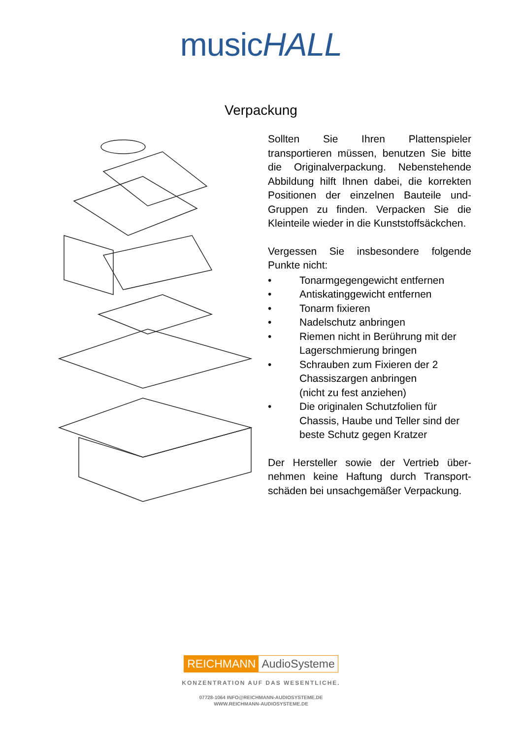musicHALL
Verpackung
Sollten Sie Ihren Plattenspieler transportieren müssen, benutzen Sie bitte die Originalverpackung. Nebenstehende Abbildung hilft Ihnen dabei, die korrekten Positionen der einzelnen Bauteile und-Gruppen zu finden. Verpacken Sie die Kleinteile wieder in die Kunststoffsäckchen.
Vergessen Sie insbesondere folgende Punkte nicht:
• Tonarmgegengewicht entfernen
• Antiskatinggewicht entfernen
• Tonarm fixieren
• Nadelschutz anbringen
• Riemen nicht in Berührung mit der Lagerschmierung bringen
• Schrauben zum Fixieren der 2 Chassiszargen anbringen
(nicht zu fest anziehen)
• Die originalen Schutzfolien für Chassis, Haube und Teller sind der beste Schutz gegen Kratzer
Der Hersteller sowie der Vertrieb über-nehmen keine Haftung durch Transport-schäden bei unsachgemäßer Verpackung.
REICHMANN AudioSysteme
KONZENTRATION AUF DAS WESENTLICHE.
07728-1064 INFO@REICHMANN-AUDIOSYSTEME.DE
WWW.REICHMANN-AUDIOSYSTEME.DE